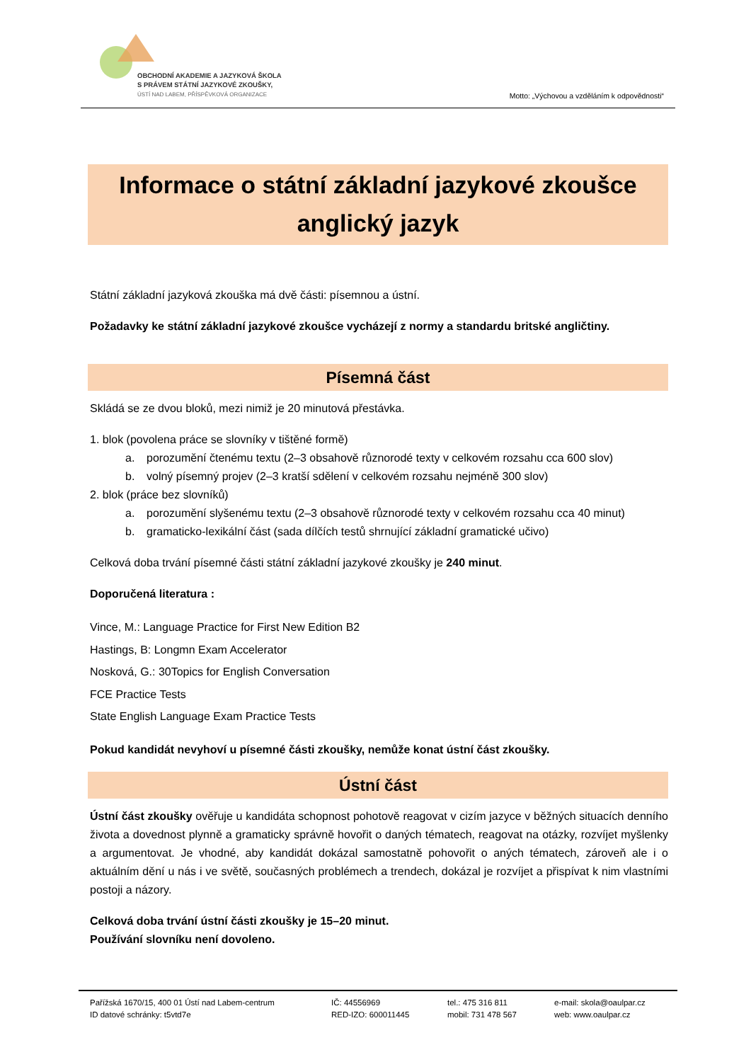OBCHODNÍ AKADEMIE A JAZYKOVÁ ŠKOLA
S PRÁVEM STÁTNÍ JAZYKOVÉ ZKOUŠKY,
ÚSTÍ NAD LABEM, PŘÍSPĚVKOVÁ ORGANIZACE
Motto: „Výchovou a vzděláním k odpovědnosti“
Informace o státní základní jazykové zkoušce
anglický jazyk
Státní základní jazyková zkouška má dvě části: písemnou a ústní.
Požadavky ke státní základní jazykové zkoušce vycházejí z normy a standardu britské angličtiny.
Písemná část
Skládá se ze dvou bloků, mezi nimiž je 20 minutová přestávka.
1. blok (povolena práce se slovníky v tištěné formě)
a. porozumění čtenému textu (2–3 obsahově různorodé texty v celkovém rozsahu cca 600 slov)
b. volný písemný projev (2–3 kratší sdělení v celkovém rozsahu nejméně 300 slov)
2. blok (práce bez slovníků)
a. porozumění slyšenému textu (2–3 obsahově různorodé texty v celkovém rozsahu cca 40 minut)
b. gramaticko-lexikální část (sada dílčích testů shrnující základní gramatické učivo)
Celková doba trvání písemné části státní základní jazykové zkoušky je 240 minut.
Doporučená literatura :
Vince, M.: Language Practice for First New Edition B2
Hastings, B: Longmn Exam Accelerator
Nosková, G.: 30Topics for English Conversation
FCE Practice Tests
State English Language Exam Practice Tests
Pokud kandidát nevyhoví u písemné části zkoušky, nemůže konat ústní část zkoušky.
Ústní část
Ústní část zkoušky ověřuje u kandidáta schopnost pohotově reagovat v cizím jazyce v běžných situacích denního života a dovednost plynně a gramaticky správně hovořit o daných tématech, reagovat na otázky, rozvíjet myšlenky a argumentovat. Je vhodné, aby kandidát dokázal samostatně pohovořit o aných tématech, zároveň ale i o aktuálním dění u nás i ve světě, současných problémech a trendech, dokázal je rozvíjet a přispívat k nim vlastními postoji a názory.
Celková doba trvání ústní části zkoušky je 15–20 minut.
Používání slovníku není dovoleno.
Pařížská 1670/15, 400 01 Ústí nad Labem-centrum
ID datové schránky: t5vtd7e
IČ: 44556969
RED-IZO: 600011445
tel.: 475 316 811
mobil: 731 478 567
e-mail: skola@oaulpar.cz
web: www.oaulpar.cz